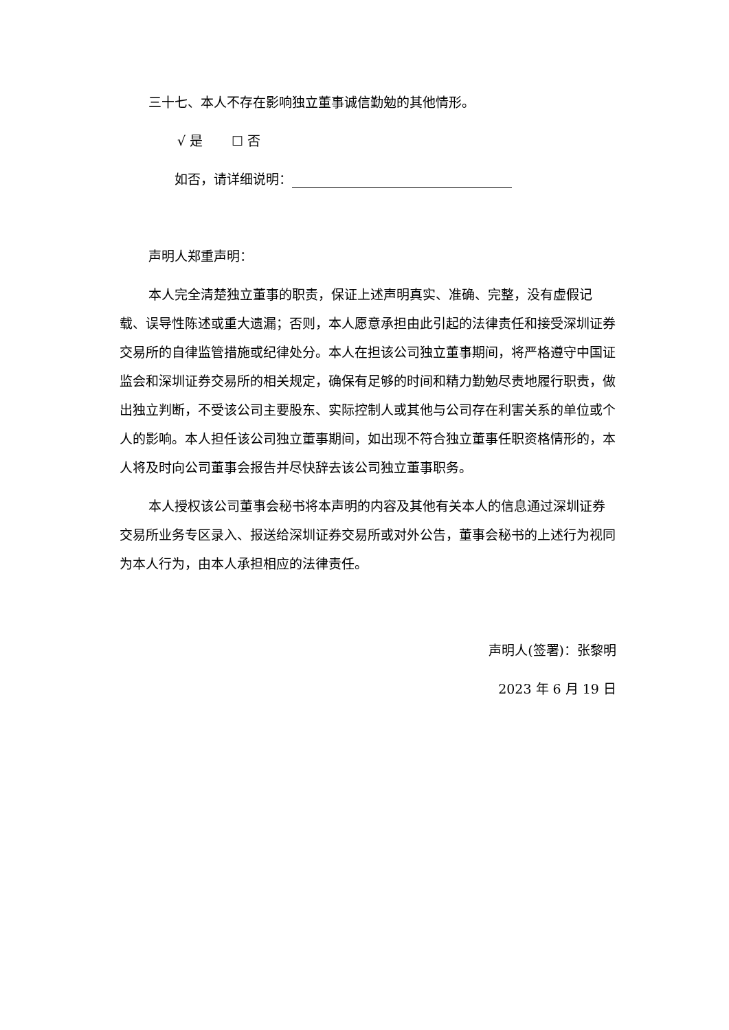三十七、本人不存在影响独立董事诚信勤勉的其他情形。
√ 是 ☐ 否
如否，请详细说明：
声明人郑重声明：
本人完全清楚独立董事的职责，保证上述声明真实、准确、完整，没有虚假记载、误导性陈述或重大遗漏；否则，本人愿意承担由此引起的法律责任和接受深圳证券交易所的自律监管措施或纪律处分。本人在担该公司独立董事期间，将严格遵守中国证监会和深圳证券交易所的相关规定，确保有足够的时间和精力勤勉尽责地履行职责，做出独立判断，不受该公司主要股东、实际控制人或其他与公司存在利害关系的单位或个人的影响。本人担任该公司独立董事期间，如出现不符合独立董事任职资格情形的，本人将及时向公司董事会报告并尽快辞去该公司独立董事职务。
本人授权该公司董事会秘书将本声明的内容及其他有关本人的信息通过深圳证券交易所业务专区录入、报送给深圳证券交易所或对外公告，董事会秘书的上述行为视同为本人行为，由本人承担相应的法律责任。
声明人(签署)：张黎明
2023 年 6 月 19 日